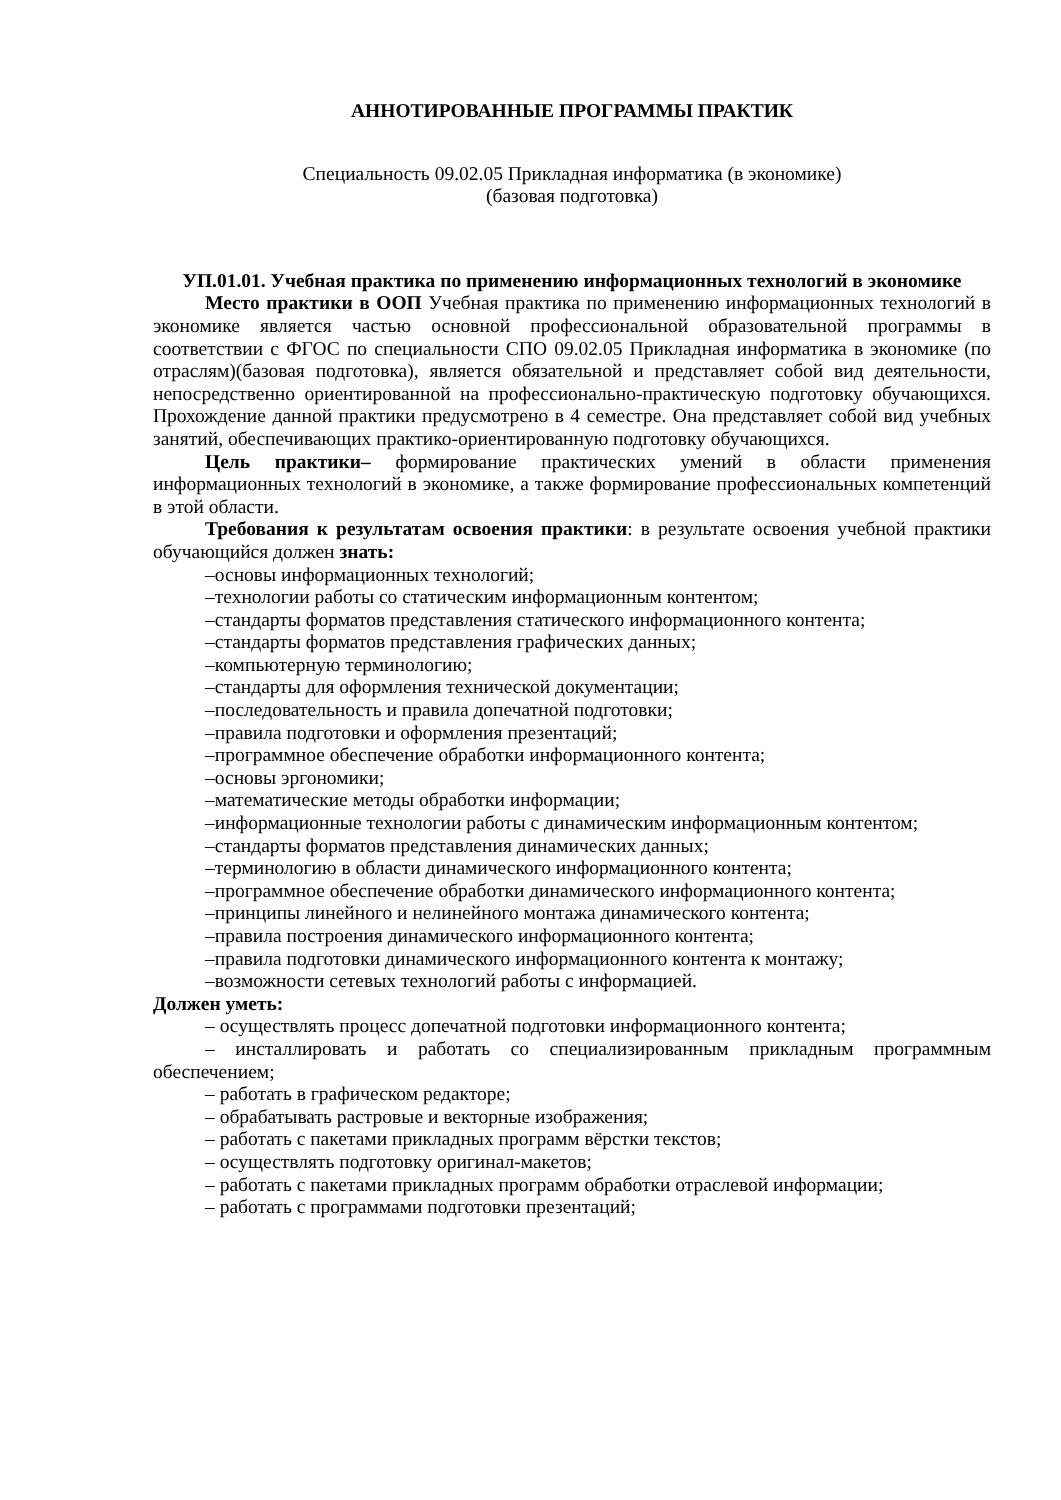АННОТИРОВАННЫЕ ПРОГРАММЫ ПРАКТИК
Специальность 09.02.05 Прикладная информатика (в экономике)
(базовая подготовка)
УП.01.01. Учебная практика по применению информационных технологий в экономике
Место практики в ООП Учебная практика по применению информационных технологий в экономике является частью основной профессиональной образовательной программы в соответствии с ФГОС по специальности СПО 09.02.05 Прикладная информатика в экономике (по отраслям)(базовая подготовка), является обязательной и представляет собой вид деятельности, непосредственно ориентированной на профессионально-практическую подготовку обучающихся. Прохождение данной практики предусмотрено в 4 семестре. Она представляет собой вид учебных занятий, обеспечивающих практико-ориентированную подготовку обучающихся.
Цель практики– формирование практических умений в области применения информационных технологий в экономике, а также формирование профессиональных компетенций в этой области.
Требования к результатам освоения практики: в результате освоения учебной практики обучающийся должен знать:
–основы информационных технологий;
–технологии работы со статическим информационным контентом;
–стандарты форматов представления статического информационного контента;
–стандарты форматов представления графических данных;
–компьютерную терминологию;
–стандарты для оформления технической документации;
–последовательность и правила допечатной подготовки;
–правила подготовки и оформления презентаций;
–программное обеспечение обработки информационного контента;
–основы эргономики;
–математические методы обработки информации;
–информационные технологии работы с динамическим информационным контентом;
–стандарты форматов представления динамических данных;
–терминологию в области динамического информационного контента;
–программное обеспечение обработки динамического информационного контента;
–принципы линейного и нелинейного монтажа динамического контента;
–правила построения динамического информационного контента;
–правила подготовки динамического информационного контента к монтажу;
–возможности сетевых технологий работы с информацией.
Должен уметь:
– осуществлять процесс допечатной подготовки информационного контента;
– инсталлировать и работать со специализированным прикладным программным обеспечением;
– работать в графическом редакторе;
– обрабатывать растровые и векторные изображения;
– работать с пакетами прикладных программ вёрстки текстов;
– осуществлять подготовку оригинал-макетов;
– работать с пакетами прикладных программ обработки отраслевой информации;
– работать с программами подготовки презентаций;